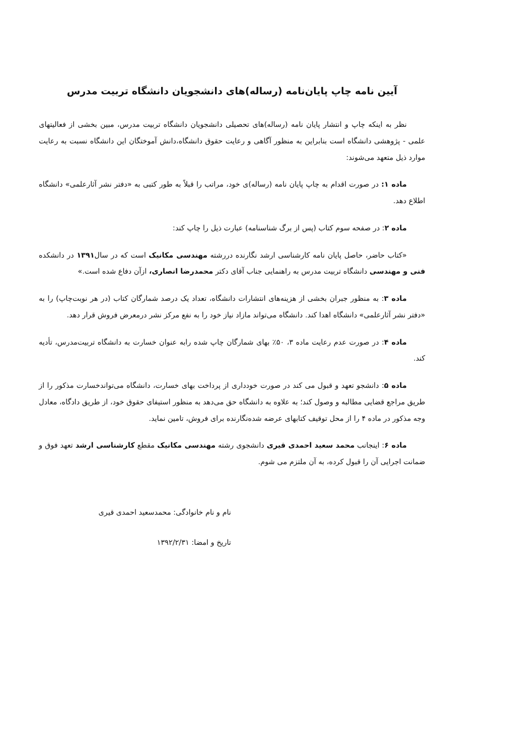آیین نامه چاپ پایان‌نامه (رساله)های دانشجویان دانشگاه تربیت مدرس
نظر به اینکه چاپ و انتشار پایان نامه (رساله)های تحصیلی دانشجویان دانشگاه تربیت مدرس، مبین بخشی از فعالیتهای علمی - پژوهشی دانشگاه است بنابراین به منظور آگاهی و رعایت حقوق دانشگاه،دانش آموختگان این دانشگاه نسبت به رعایت موارد ذیل متعهد می‌شوند:
ماده ۱: در صورت اقدام به چاپ پایان نامه (رساله)ی خود، مراتب را قبلاً به طور کتبی به «دفتر نشر آثارعلمی» دانشگاه اطلاع دهد.
ماده ۲: در صفحه سوم کتاب (پس از برگ شناسنامه) عبارت ذیل را چاپ کند:
«کتاب حاضر، حاصل پایان نامه کارشناسی ارشد نگارنده دررشته مهندسی مکانیک است که در سال۱۳۹۱ در دانشکده فنی و مهندسی دانشگاه تربیت مدرس به راهنمایی جناب آقای دکتر محمدرضا انصاری، ازآن دفاع شده است.»
ماده ۳: به منظور جبران بخشی از هزینه‌های انتشارات دانشگاه، تعداد یک درصد شمارگان کتاب (در هر نوبت‌چاپ) را به «دفتر نشر آثارعلمی» دانشگاه اهدا کند. دانشگاه می‌تواند مازاد نیاز خود را به نفع مرکز نشر درمعرض فروش قرار دهد.
ماده ۴: در صورت عدم رعایت ماده ۳، ۵۰٪ بهای شمارگان چاپ شده رابه عنوان خسارت به دانشگاه تربیت‌مدرس، تأدیه کند.
ماده ۵: دانشجو تعهد و قبول می کند در صورت خودداری از پرداخت بهای خسارت، دانشگاه می‌تواندخسارت مذکور را از طریق مراجع قضایی مطالبه و وصول کند؛ به علاوه به دانشگاه حق می‌دهد به منظور استیفای حقوق خود، از طریق دادگاه، معادل وجه مذکور در ماده ۴ را از محل توقیف کتابهای عرضه شده‌نگارنده برای فروش، تامین نماید.
ماده ۶: اینجانب محمد سعید احمدی قیری دانشجوی رشته مهندسی مکانیک مقطع کارشناسی ارشد تعهد فوق و ضمانت اجرایی آن را قبول کرده، به آن ملتزم می شوم.
نام و نام خانوادگی: محمدسعید احمدی قیری
تاریخ و امضا: ۱۳۹۲/۲/۳۱